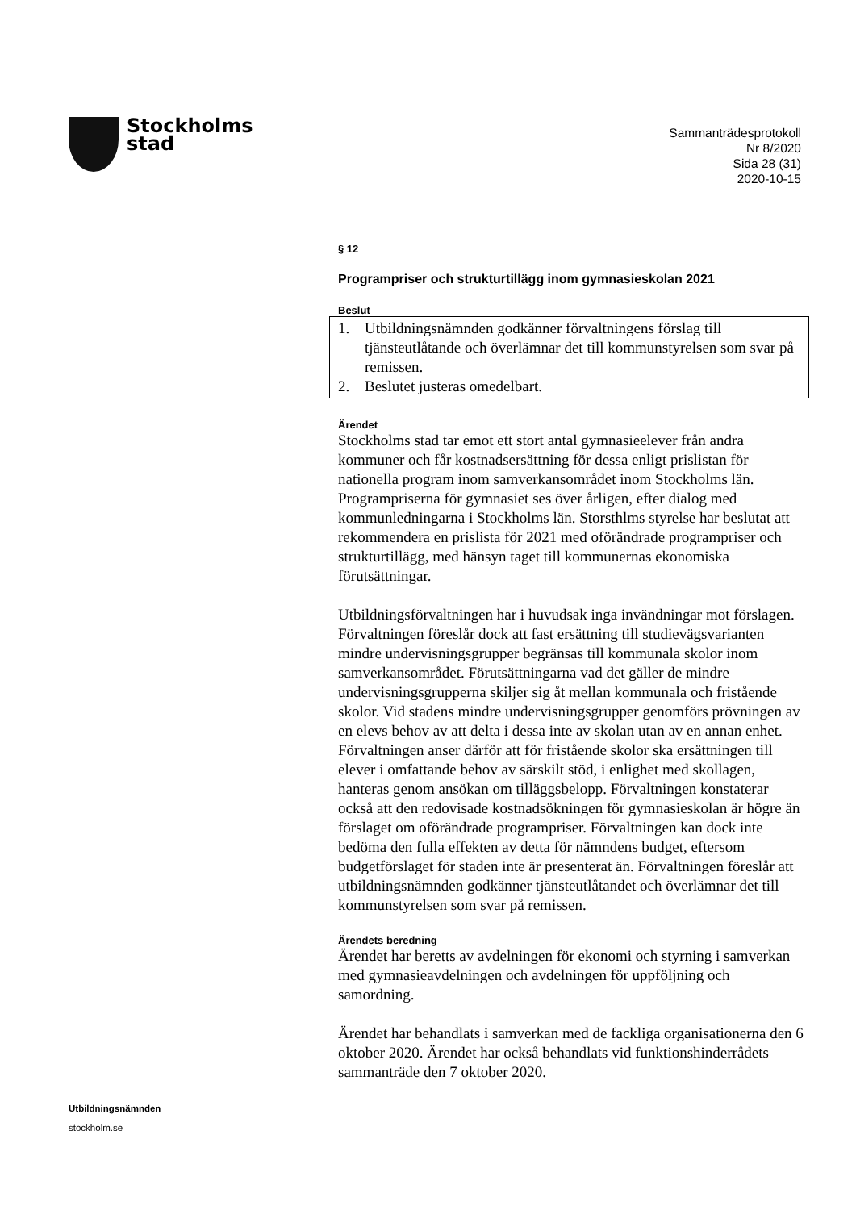Stockholms
stad
Sammanträdesprotokoll
Nr 8/2020
Sida 28 (31)
2020-10-15
§ 12
Programpriser och strukturtillägg inom gymnasieskolan 2021
Beslut
1. Utbildningsnämnden godkänner förvaltningens förslag till tjänsteutlåtande och överlämnar det till kommunstyrelsen som svar på remissen.
2. Beslutet justeras omedelbart.
Ärendet
Stockholms stad tar emot ett stort antal gymnasieelever från andra kommuner och får kostnadsersättning för dessa enligt prislistan för nationella program inom samverkansområdet inom Stockholms län. Programpriserna för gymnasiet ses över årligen, efter dialog med kommunledningarna i Stockholms län. Storsthlms styrelse har beslutat att rekommendera en prislista för 2021 med oförändrade programpriser och strukturtillägg, med hänsyn taget till kommunernas ekonomiska förutsättningar.
Utbildningsförvaltningen har i huvudsak inga invändningar mot förslagen. Förvaltningen föreslår dock att fast ersättning till studievägsvarianten mindre undervisningsgrupper begränsas till kommunala skolor inom samverkansområdet. Förutsättningarna vad det gäller de mindre undervisningsgrupperna skiljer sig åt mellan kommunala och fristående skolor. Vid stadens mindre undervisningsgrupper genomförs prövningen av en elevs behov av att delta i dessa inte av skolan utan av en annan enhet. Förvaltningen anser därför att för fristående skolor ska ersättningen till elever i omfattande behov av särskilt stöd, i enlighet med skollagen, hanteras genom ansökan om tilläggsbelopp. Förvaltningen konstaterar också att den redovisade kostnadsökningen för gymnasieskolan är högre än förslaget om oförändrade programpriser. Förvaltningen kan dock inte bedöma den fulla effekten av detta för nämndens budget, eftersom budgetförslaget för staden inte är presenterat än. Förvaltningen föreslår att utbildningsnämnden godkänner tjänsteutlåtandet och överlämnar det till kommunstyrelsen som svar på remissen.
Ärendets beredning
Ärendet har beretts av avdelningen för ekonomi och styrning i samverkan med gymnasieavdelningen och avdelningen för uppföljning och samordning.
Ärendet har behandlats i samverkan med de fackliga organisationerna den 6 oktober 2020. Ärendet har också behandlats vid funktionshinderrådets sammanträde den 7 oktober 2020.
Utbildningsnämnden
stockholm.se